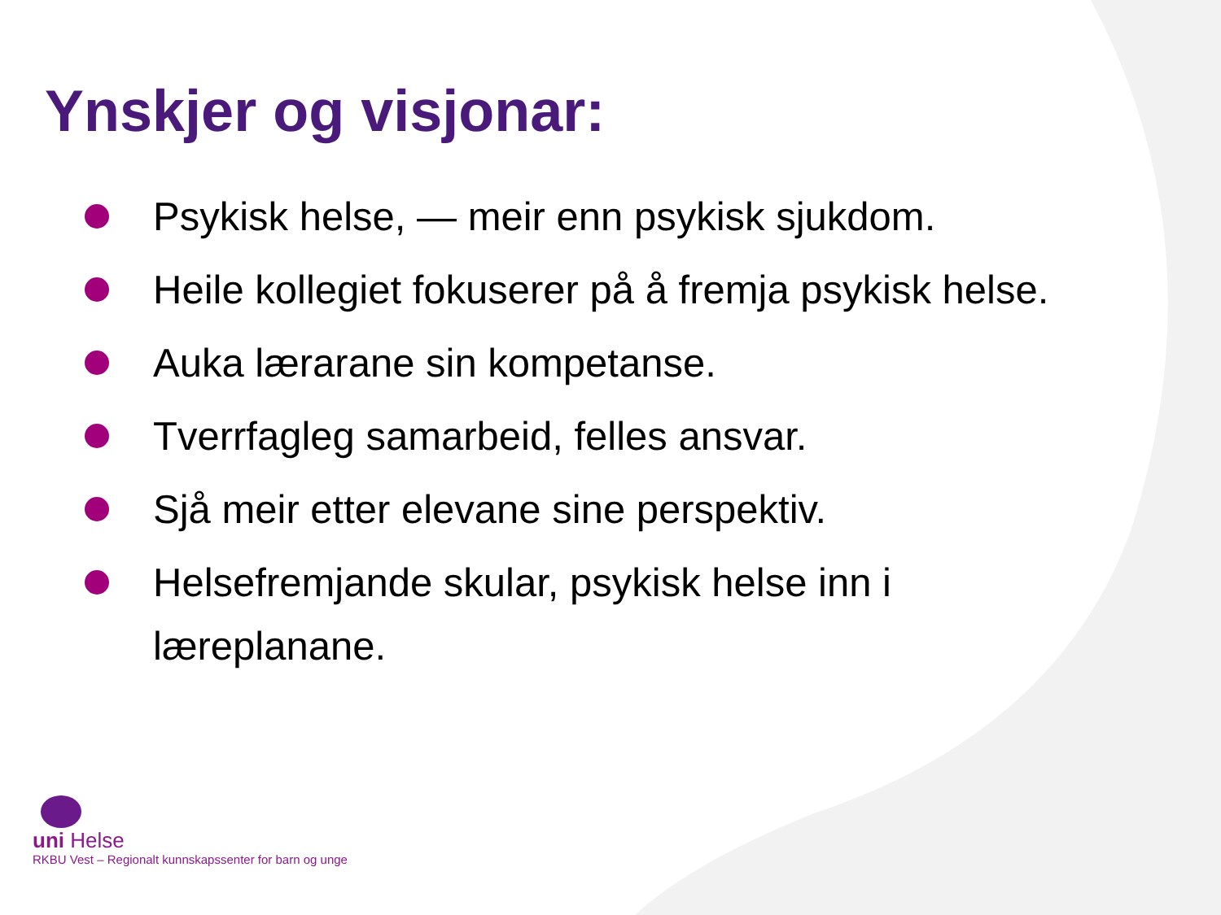Ynskjer og visjonar:
Psykisk helse, — meir enn psykisk sjukdom.
Heile kollegiet fokuserer på å fremja psykisk helse.
Auka lærarane sin kompetanse.
Tverrfagleg samarbeid, felles ansvar.
Sjå meir etter elevane sine perspektiv.
Helsefremjande skular, psykisk helse inn i læreplanane.
uni Helse
RKBU Vest – Regionalt kunnskapssenter for barn og unge